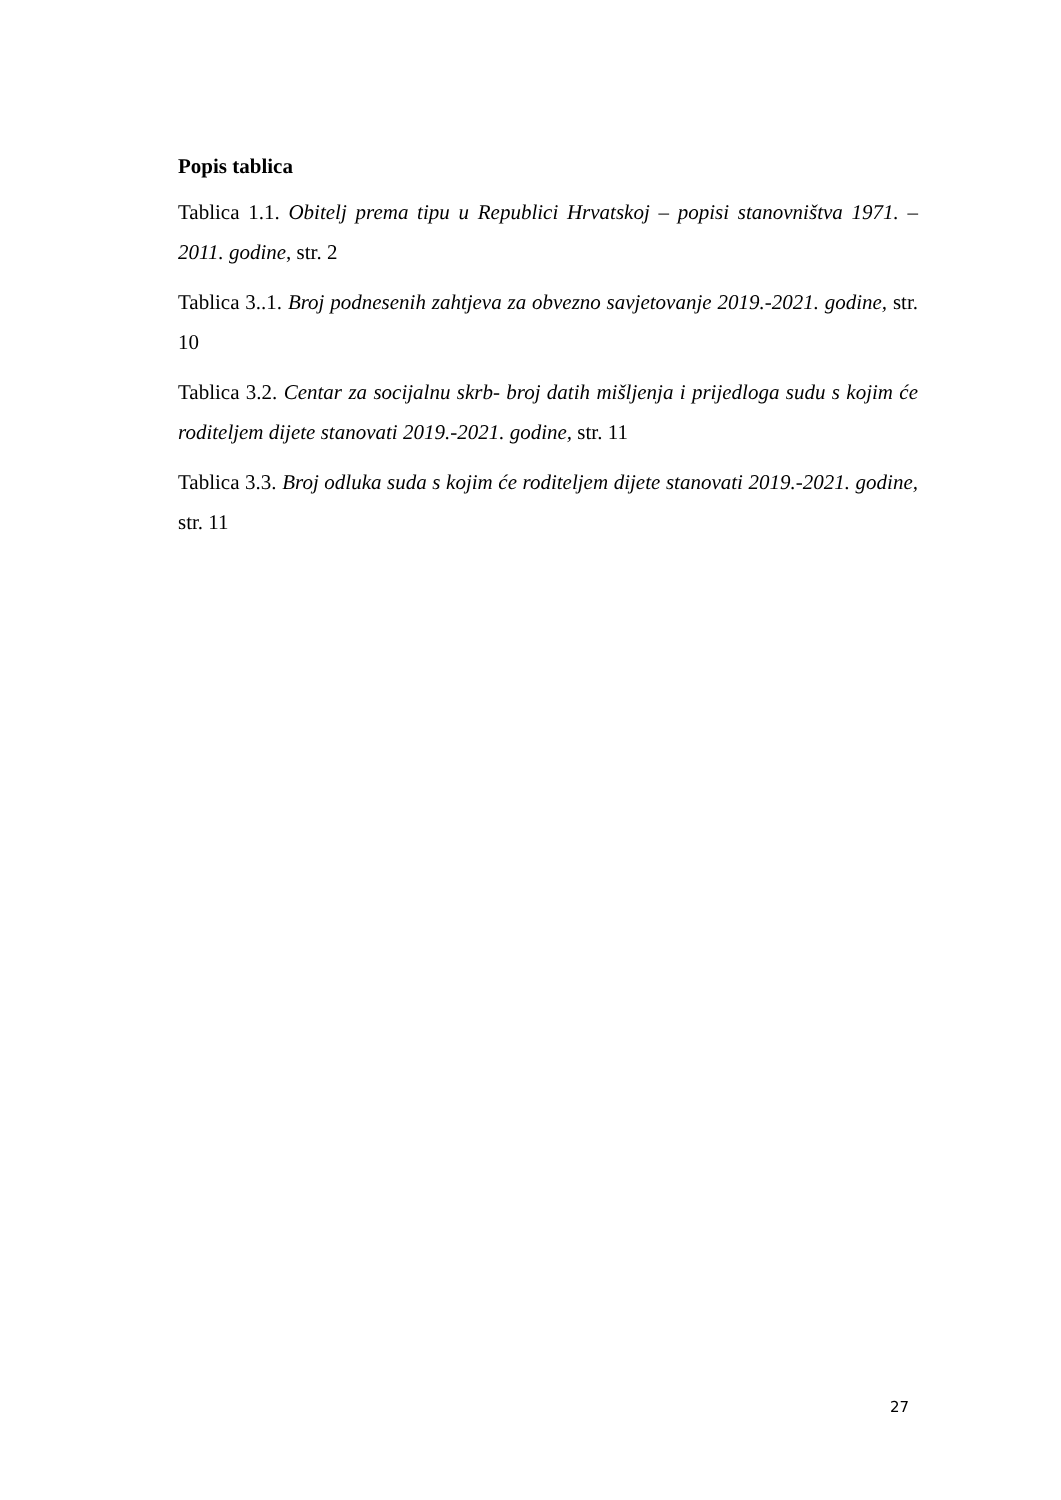Popis tablica
Tablica 1.1. Obitelj prema tipu u Republici Hrvatskoj – popisi stanovništva 1971. – 2011. godine, str. 2
Tablica 3..1. Broj podnesenih zahtjeva za obvezno savjetovanje 2019.-2021. godine, str. 10
Tablica 3.2. Centar za socijalnu skrb- broj datih mišljenja i prijedloga sudu s kojim će roditeljem dijete stanovati 2019.-2021. godine, str. 11
Tablica 3.3. Broj odluka suda s kojim će roditeljem dijete stanovati 2019.-2021. godine, str. 11
27